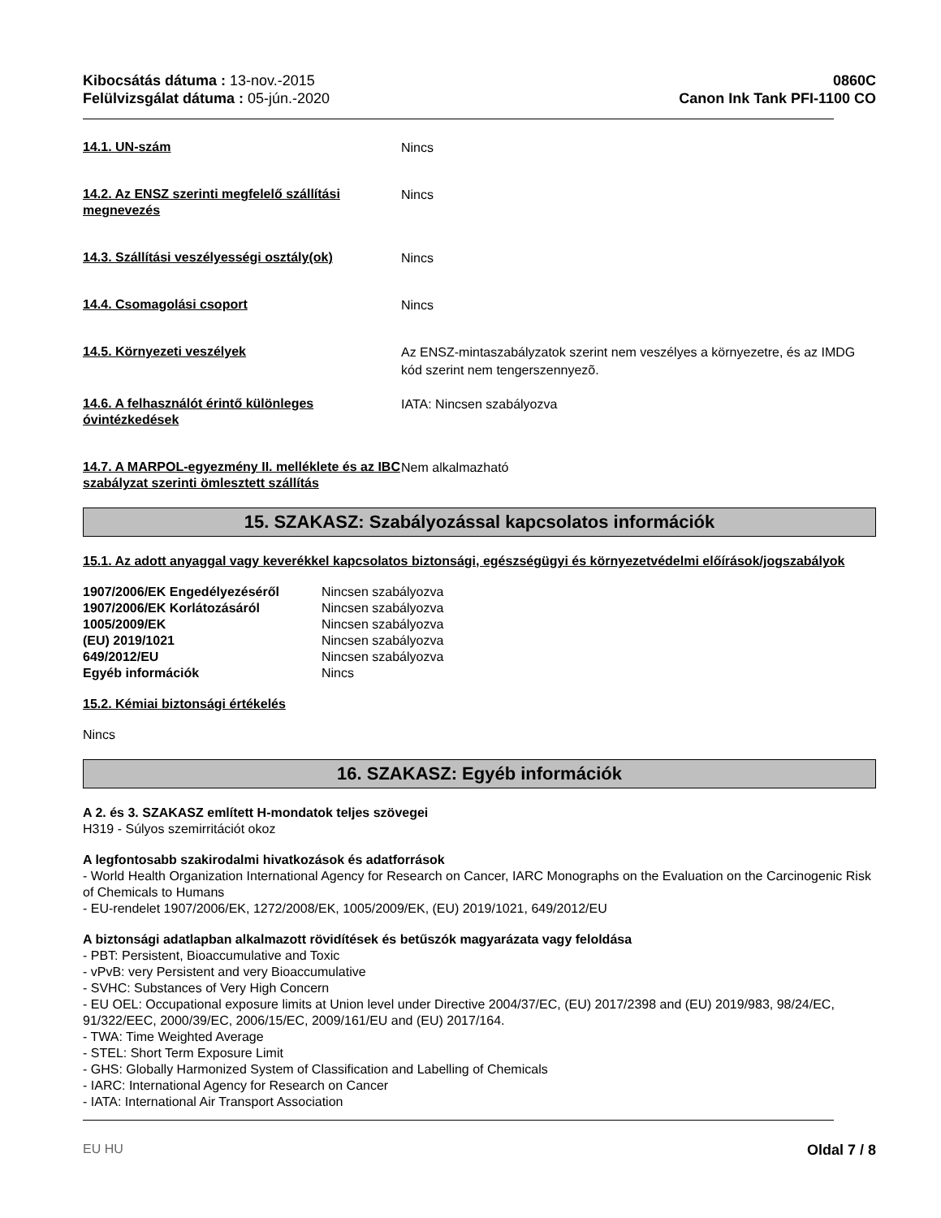Kibocsátás dátuma : 13-nov.-2015
Felülvizsgálat dátuma : 05-jún.-2020
0860C
Canon Ink Tank PFI-1100 CO
14.1. UN-szám
Nincs
14.2. Az ENSZ szerinti megfelelő szállítási megnevezés
Nincs
14.3. Szállítási veszélyességi osztály(ok)
Nincs
14.4. Csomagolási csoport
Nincs
14.5. Környezeti veszélyek
Az ENSZ-mintaszabályzatok szerint nem veszélyes a környezetre, és az IMDG kód szerint nem tengerszennyezõ.
14.6. A felhasználót érintő különleges óvintézkedések
IATA: Nincsen szabályozva
14.7. A MARPOL-egyezmény II. melléklete és az IBC szabályzat szerinti ömlesztett szállítás
Nem alkalmazható
15. SZAKASZ: Szabályozással kapcsolatos információk
15.1. Az adott anyaggal vagy keverékkel kapcsolatos biztonsági, egészségügyi és környezetvédelmi előírások/jogszabályok
| 1907/2006/EK Engedélyezéséről | Nincsen szabályozva |
| 1907/2006/EK Korlátozásáról | Nincsen szabályozva |
| 1005/2009/EK | Nincsen szabályozva |
| (EU) 2019/1021 | Nincsen szabályozva |
| 649/2012/EU | Nincsen szabályozva |
| Egyéb információk | Nincs |
15.2. Kémiai biztonsági értékelés
Nincs
16. SZAKASZ: Egyéb információk
A 2. és 3. SZAKASZ említett H-mondatok teljes szövegei
H319 - Súlyos szemirritációt okoz
A legfontosabb szakirodalmi hivatkozások és adatforrások
- World Health Organization International Agency for Research on Cancer, IARC Monographs on the Evaluation on the Carcinogenic Risk of Chemicals to Humans
- EU-rendelet 1907/2006/EK, 1272/2008/EK, 1005/2009/EK, (EU) 2019/1021, 649/2012/EU
A biztonsági adatlapban alkalmazott rövidítések és betűszók magyarázata vagy feloldása
- PBT: Persistent, Bioaccumulative and Toxic
- vPvB: very Persistent and very Bioaccumulative
- SVHC: Substances of Very High Concern
- EU OEL: Occupational exposure limits at Union level under Directive 2004/37/EC, (EU) 2017/2398 and (EU) 2019/983, 98/24/EC, 91/322/EEC, 2000/39/EC, 2006/15/EC, 2009/161/EU and (EU) 2017/164.
- TWA: Time Weighted Average
- STEL: Short Term Exposure Limit
- GHS: Globally Harmonized System of Classification and Labelling of Chemicals
- IARC: International Agency for Research on Cancer
- IATA: International Air Transport Association
EU HU Oldal 7 / 8